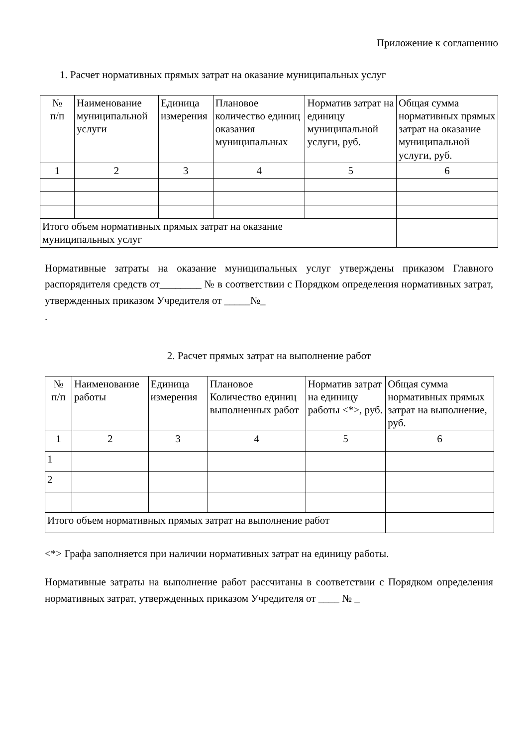Приложение к соглашению
1. Расчет нормативных прямых затрат на оказание муниципальных услуг
| № п/п | Наименование муниципальной услуги | Единица измерения | Плановое количество единиц оказания муниципальных | Норматив затрат на единицу муниципальной услуги, руб. | Общая сумма нормативных прямых затрат на оказание муниципальной услуги, руб. |
| --- | --- | --- | --- | --- | --- |
| 1 | 2 | 3 | 4 | 5 | 6 |
| Итого объем нормативных прямых затрат на оказание муниципальных услуг | | | | | |
Нормативные затраты на оказание муниципальных услуг утверждены приказом Главного распорядителя средств от________ № в соответствии с Порядком определения нормативных затрат, утвержденных приказом Учредителя от _____№_
.
2. Расчет прямых затрат на выполнение работ
| № п/п | Наименование работы | Единица измерения | Плановое Количество единиц выполненных работ | Норматив затрат на единицу работы <*>, руб. | Общая сумма нормативных прямых затрат на выполнение, руб. |
| --- | --- | --- | --- | --- | --- |
| 1 | 2 | 3 | 4 | 5 | 6 |
| 1 | | | | | |
| 2 | | | | | |
| Итого объем нормативных прямых затрат на выполнение работ | | | | | |
<*> Графа заполняется при наличии нормативных затрат на единицу работы.
Нормативные затраты на выполнение работ рассчитаны в соответствии с Порядком определения нормативных затрат, утвержденных приказом Учредителя от ____ № _